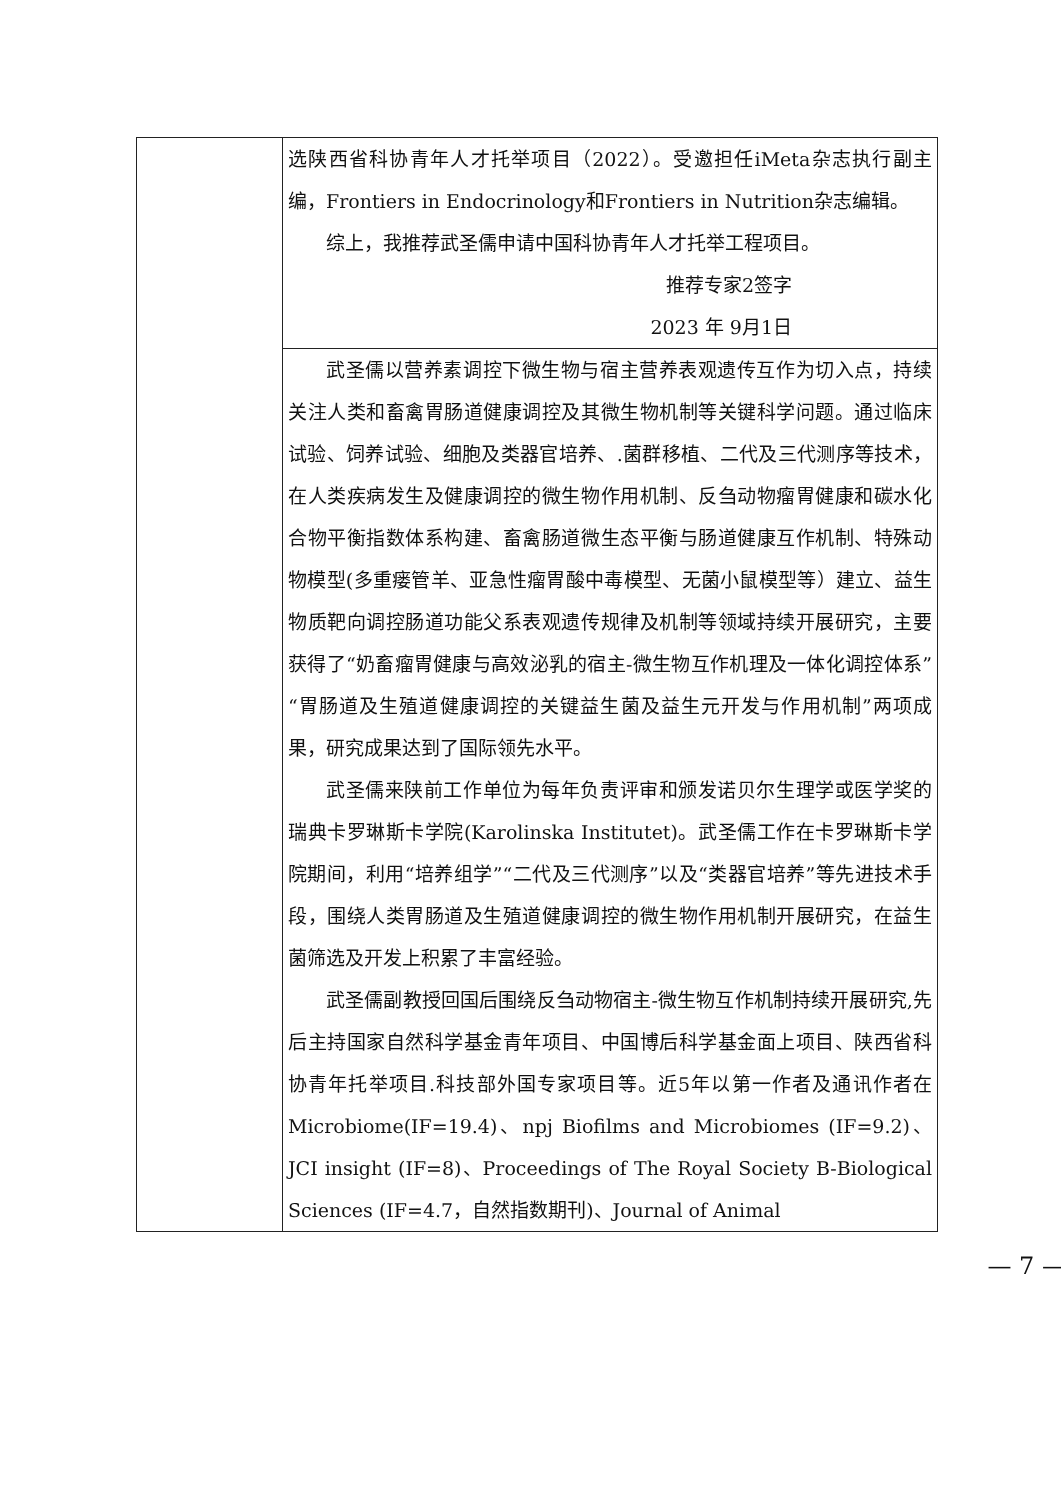| | 选陕西省科协青年人才托举项目（2022）。受邀担任iMeta杂志执行副主编，Frontiers in Endocrinology和Frontiers in Nutrition杂志编辑。 综上，我推荐武圣儒申请中国科协青年人才托举工程项目。 推荐专家2签字 2023 年 9月1日 |
| | 武圣儒以营养素调控下微生物与宿主营养表观遗传互作为切入点，持续关注人类和畜禽胃肠道健康调控及其微生物机制等关键科学问题。通过临床试验、饲养试验、细胞及类器官培养、.菌群移植、二代及三代测序等技术，在人类疾病发生及健康调控的微生物作用机制、反刍动物瘤胃健康和碳水化合物平衡指数体系构建、畜禽肠道微生态平衡与肠道健康互作机制、特殊动物模型(多重瘘管羊、亚急性瘤胃酸中毒模型、无菌小鼠模型等）建立、益生物质靶向调控肠道功能父系表观遗传规律及机制等领域持续开展研究，主要获得了“奶畜瘤胃健康与高效泌乳的宿主-微生物互作机理及一体化调控体系”“胃肠道及生殖道健康调控的关键益生菌及益生元开发与作用机制”两项成果，研究成果达到了国际领先水平。 武圣儒来陕前工作单位为每年负责评审和颁发诺贝尔生理学或医学奖的瑞典卡罗琳斯卡学院(Karolinska Institutet)。武圣儒工作在卡罗琳斯卡学院期间，利用“培养组学”“二代及三代测序”以及“类器官培养”等先进技术手段，围绕人类胃肠道及生殖道健康调控的微生物作用机制开展研究，在益生菌筛选及开发上积累了丰富经验。 武圣儒副教授回国后围绕反刍动物宿主-微生物互作机制持续开展研究,先后主持国家自然科学基金青年项目、中国博后科学基金面上项目、陕西省科协青年托举项目.科技部外国专家项目等。近5年以第一作者及通讯作者在Microbiome(IF=19.4)、npj Biofilms and Microbiomes (IF=9.2)、JCI insight (IF=8)、Proceedings of The Royal Society B-Biological Sciences (IF=4.7，自然指数期刊)、Journal of Animal |
— 7 —